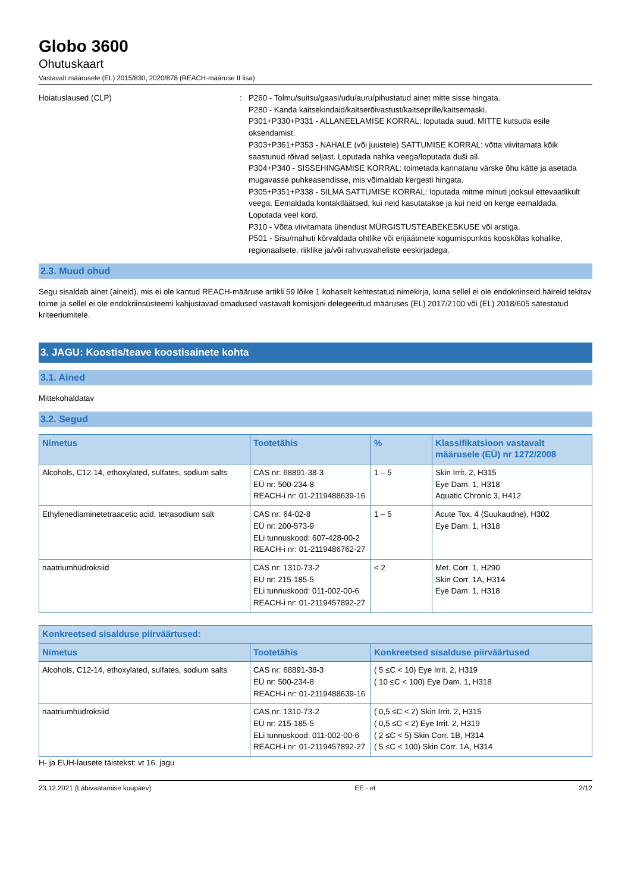Globo 3600
Ohutuskaart
Vastavalt määrusele (EL) 2015/830, 2020/878 (REACH-määruse II lisa)
Hoiatuslaused (CLP) : P260 - Tolmu/suitsu/gaasi/udu/auru/pihustatud ainet mitte sisse hingata.
P280 - Kanda kaitsekindaid/kaitserõivastust/kaitseprille/kaitsemaski.
P301+P330+P331 - ALLANEELAMISE KORRAL: loputada suud. MITTE kutsuda esile oksendamist.
P303+P361+P353 - NAHALE (või juustele) SATTUMISE KORRAL: võtta viivitamata kõik saastunud rõivad seljast. Loputada nahka veega/loputada duši all.
P304+P340 - SISSEHINGAMISE KORRAL: toimetada kannatanu värske õhu kätte ja asetada mugavasse puhkeasendisse, mis võimaldab kergesti hingata.
P305+P351+P338 - SILMA SATTUMISE KORRAL: loputada mitme minuti jooksul ettevaatlikult veega. Eemaldada kontaktläätsed, kui neid kasutatakse ja kui neid on kerge eemaldada. Loputada veel kord.
P310 - Võtta viivitamata ühendust MÜRGISTUSTEABEKESKUSE või arstiga.
P501 - Sisu/mahuti kõrvaldada ohtlike või erijäätmete kogumispunktis kooskõlas kohalike, regionaalsete, riiklike ja/või rahvusvaheliste eeskirjadega.
2.3. Muud ohud
Segu sisaldab ainet (aineid), mis ei ole kantud REACH-määruse artikli 59 lõike 1 kohaselt kehtestatud nimekirja, kuna sellel ei ole endokriinseid häireid tekitav toime ja sellel ei ole endokriinsüsteemi kahjustavad omadused vastavalt komisjoni delegeeritud määruses (EL) 2017/2100 või (EL) 2018/605 sätestatud kriteeriumitele.
3. JAGU: Koostis/teave koostisainete kohta
3.1. Ained
Mittekohaldatav
3.2. Segud
| Nimetus | Tootetähis | % | Klassifikatsioon vastavalt määrusele (EÜ) nr 1272/2008 |
| --- | --- | --- | --- |
| Alcohols, C12-14, ethoxylated, sulfates, sodium salts | CAS nr: 68891-38-3 EÜ nr: 500-234-8 REACH-i nr: 01-2119488639-16 | 1 – 5 | Skin Irrit. 2, H315 Eye Dam. 1, H318 Aquatic Chronic 3, H412 |
| Ethylenediaminetetraacetic acid, tetrasodium salt | CAS nr: 64-02-8 EÜ nr: 200-573-9 ELi tunnuskood: 607-428-00-2 REACH-i nr: 01-2119486762-27 | 1 – 5 | Acute Tox. 4 (Suukaudne), H302 Eye Dam. 1, H318 |
| naatriumhüdroksiid | CAS nr: 1310-73-2 EÜ nr: 215-185-5 ELi tunnuskood: 011-002-00-6 REACH-i nr: 01-2119457892-27 | < 2 | Met. Corr. 1, H290 Skin Corr. 1A, H314 Eye Dam. 1, H318 |
| Konkreetsed sisalduse piirväärtused: | | |
| --- | --- | --- |
| Nimetus | Tootetähis | Konkreetsed sisalduse piirväärtused |
| Alcohols, C12-14, ethoxylated, sulfates, sodium salts | CAS nr: 68891-38-3 EÜ nr: 500-234-8 REACH-i nr: 01-2119488639-16 | ( 5 ≤C < 10) Eye Irrit. 2, H319 ( 10 ≤C < 100) Eye Dam. 1, H318 |
| naatriumhüdroksiid | CAS nr: 1310-73-2 EÜ nr: 215-185-5 ELi tunnuskood: 011-002-00-6 REACH-i nr: 01-2119457892-27 | ( 0,5 ≤C < 2) Skin Irrit. 2, H315 ( 0,5 ≤C < 2) Eye Irrit. 2, H319 ( 2 ≤C < 5) Skin Corr. 1B, H314 ( 5 ≤C < 100) Skin Corr. 1A, H314 |
H- ja EUH-lausete täistekst: vt 16. jagu
23.12.2021 (Läbivaatamise kuupäev) EE - et 2/12